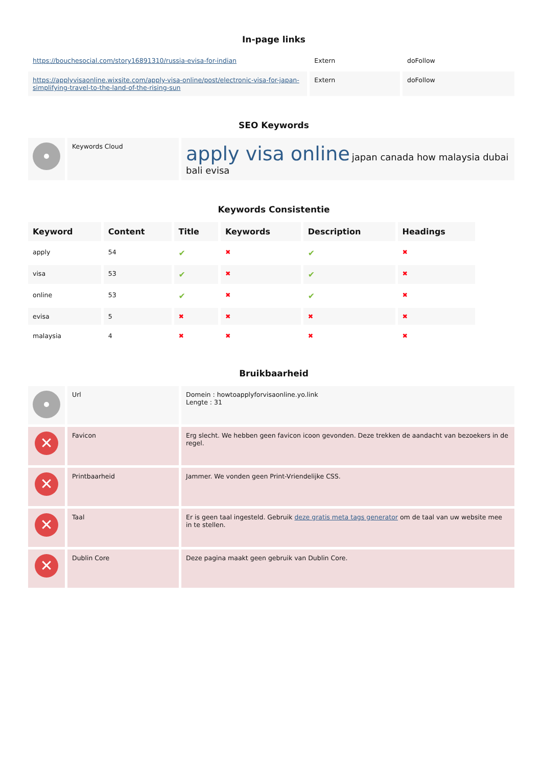In-page links
| https://bouchesocial.com/story16891310/russia-evisa-for-indian | Extern | doFollow |
| https://applyvisaonline.wixsite.com/apply-visa-online/post/electronic-visa-for-japan-simplifying-travel-to-the-land-of-the-rising-sun | Extern | doFollow |
SEO Keywords
| | Keywords Cloud | apply visa online japan canada how malaysia dubai bali evisa |
Keywords Consistentie
| Keyword | Content | Title | Keywords | Description | Headings |
| --- | --- | --- | --- | --- | --- |
| apply | 54 | ✔ | ✖ | ✔ | ✖ |
| visa | 53 | ✔ | ✖ | ✔ | ✖ |
| online | 53 | ✔ | ✖ | ✔ | ✖ |
| evisa | 5 | ✖ | ✖ | ✖ | ✖ |
| malaysia | 4 | ✖ | ✖ | ✖ | ✖ |
Bruikbaarheid
| | Url | Domein : howtoapplyforvisaonline.yo.link Lengte : 31 |
| ✕ | Favicon | Erg slecht. We hebben geen favicon icoon gevonden. Deze trekken de aandacht van bezoekers in de regel. |
| ✕ | Printbaarheid | Jammer. We vonden geen Print-Vriendelijke CSS. |
| ✕ | Taal | Er is geen taal ingesteld. Gebruik deze gratis meta tags generator om de taal van uw website mee in te stellen. |
| ✕ | Dublin Core | Deze pagina maakt geen gebruik van Dublin Core. |